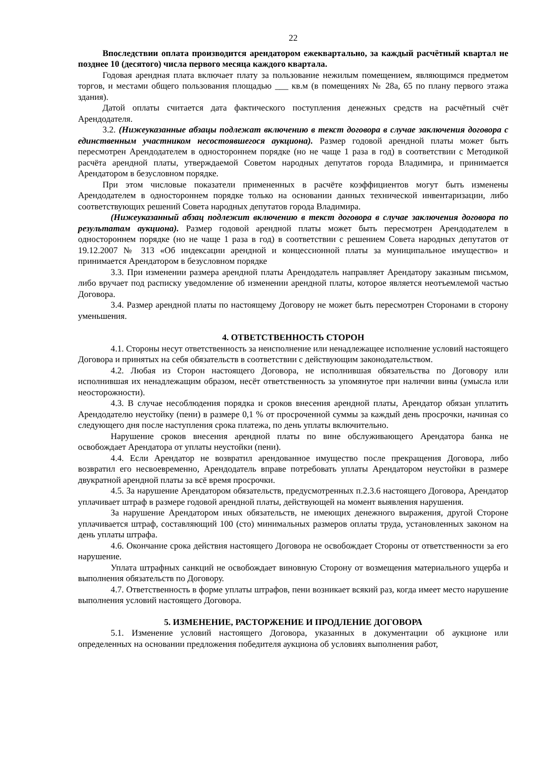22
Впоследствии оплата производится арендатором ежеквартально, за каждый расчётный квартал не позднее 10 (десятого) числа первого месяца каждого квартала.
Годовая арендная плата включает плату за пользование нежилым помещением, являющимся предметом торгов, и местами общего пользования площадью ___ кв.м (в помещениях № 28а, 65 по плану первого этажа здания).
Датой оплаты считается дата фактического поступления денежных средств на расчётный счёт Арендодателя.
3.2. (Нижеуказанные абзацы подлежат включению в текст договора в случае заключения договора с единственным участником несостоявшегося аукциона). Размер годовой арендной платы может быть пересмотрен Арендодателем в одностороннем порядке (но не чаще 1 раза в год) в соответствии с Методикой расчёта арендной платы, утверждаемой Советом народных депутатов города Владимира, и принимается Арендатором в безусловном порядке.
При этом числовые показатели примененных в расчёте коэффициентов могут быть изменены Арендодателем в одностороннем порядке только на основании данных технической инвентаризации, либо соответствующих решений Совета народных депутатов города Владимира.
(Нижеуказанный абзац подлежит включению в текст договора в случае заключения договора по результатам аукциона). Размер годовой арендной платы может быть пересмотрен Арендодателем в одностороннем порядке (но не чаще 1 раза в год) в соответствии с решением Совета народных депутатов от 19.12.2007 № 313 «Об индексации арендной и концессионной платы за муниципальное имущество» и принимается Арендатором в безусловном порядке
3.3. При изменении размера арендной платы Арендодатель направляет Арендатору заказным письмом, либо вручает под расписку уведомление об изменении арендной платы, которое является неотъемлемой частью Договора.
3.4. Размер арендной платы по настоящему Договору не может быть пересмотрен Сторонами в сторону уменьшения.
4. ОТВЕТСТВЕННОСТЬ СТОРОН
4.1. Стороны несут ответственность за неисполнение или ненадлежащее исполнение условий настоящего Договора и принятых на себя обязательств в соответствии с действующим законодательством.
4.2. Любая из Сторон настоящего Договора, не исполнившая обязательства по Договору или исполнившая их ненадлежащим образом, несёт ответственность за упомянутое при наличии вины (умысла или неосторожности).
4.3. В случае несоблюдения порядка и сроков внесения арендной платы, Арендатор обязан уплатить Арендодателю неустойку (пени) в размере 0,1 % от просроченной суммы за каждый день просрочки, начиная со следующего дня после наступления срока платежа, по день уплаты включительно.
Нарушение сроков внесения арендной платы по вине обслуживающего Арендатора банка не освобождает Арендатора от уплаты неустойки (пени).
4.4. Если Арендатор не возвратил арендованное имущество после прекращения Договора, либо возвратил его несвоевременно, Арендодатель вправе потребовать уплаты Арендатором неустойки в размере двукратной арендной платы за всё время просрочки.
4.5. За нарушение Арендатором обязательств, предусмотренных п.2.3.6 настоящего Договора, Арендатор уплачивает штраф в размере годовой арендной платы, действующей на момент выявления нарушения.
За нарушение Арендатором иных обязательств, не имеющих денежного выражения, другой Стороне уплачивается штраф, составляющий 100 (сто) минимальных размеров оплаты труда, установленных законом на день уплаты штрафа.
4.6. Окончание срока действия настоящего Договора не освобождает Стороны от ответственности за его нарушение.
Уплата штрафных санкций не освобождает виновную Сторону от возмещения материального ущерба и выполнения обязательств по Договору.
4.7. Ответственность в форме уплаты штрафов, пени возникает всякий раз, когда имеет место нарушение выполнения условий настоящего Договора.
5. ИЗМЕНЕНИЕ, РАСТОРЖЕНИЕ И ПРОДЛЕНИЕ ДОГОВОРА
5.1. Изменение условий настоящего Договора, указанных в документации об аукционе или определенных на основании предложения победителя аукциона об условиях выполнения работ,